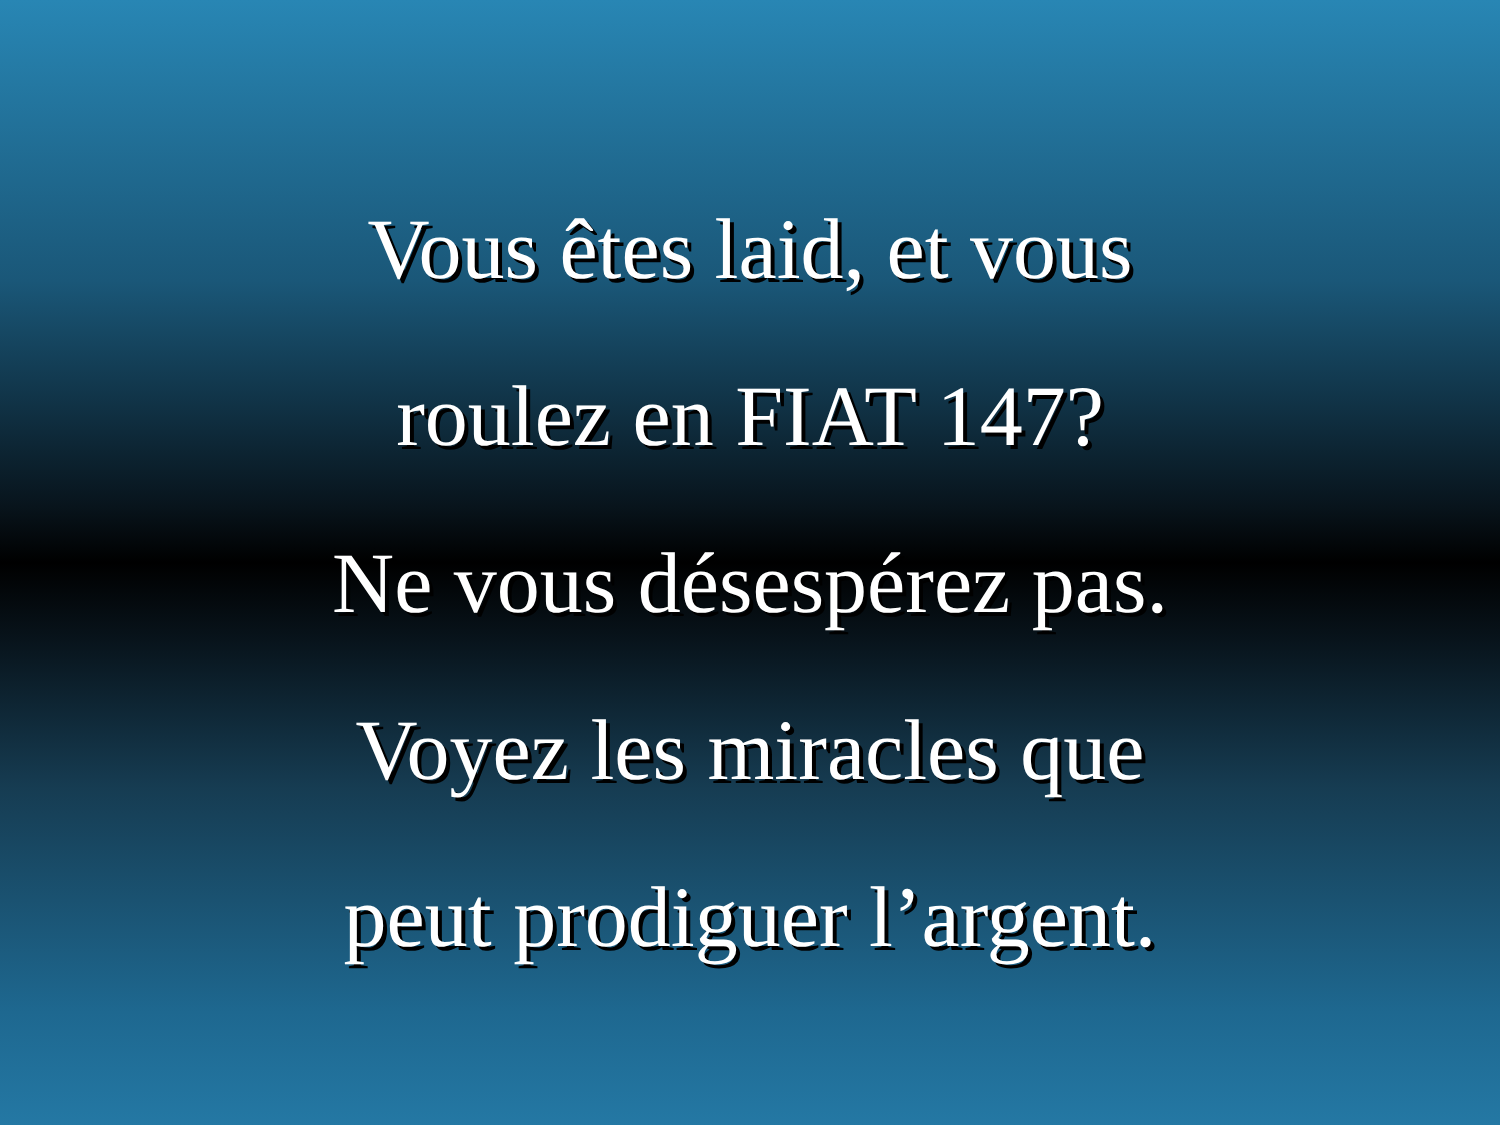Vous êtes laid, et vous
roulez en FIAT 147?
Ne vous désespérez pas.
Voyez les miracles que
peut prodiguer l’argent.